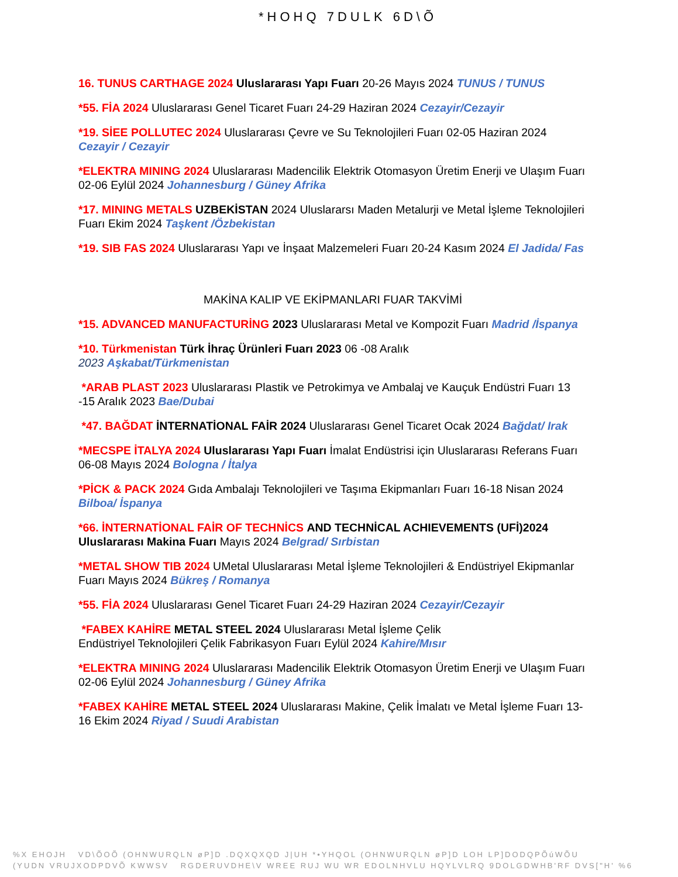*HOHQ 7DULK 6D\Õ
16. TUNUS CARTHAGE 2024 Uluslararası Yapı Fuarı 20-26 Mayıs 2024 TUNUS / TUNUS
*55. FİA 2024 Uluslararası Genel Ticaret Fuarı 24-29 Haziran 2024 Cezayir/Cezayir
*19. SİEE POLLUTEC 2024 Uluslararası Çevre ve Su Teknolojileri Fuarı 02-05 Haziran 2024 Cezayir / Cezayir
*ELEKTRA MINING 2024 Uluslararası Madencilik Elektrik Otomasyon Üretim Enerji ve Ulaşım Fuarı 02-06 Eylül 2024 Johannesburg / Güney Afrika
*17. MINING METALS UZBEKİSTAN 2024 Uluslararsı Maden Metalurji ve Metal İşleme Teknolojileri Fuarı Ekim 2024 Taşkent /Özbekistan
*19. SIB FAS 2024 Uluslararası Yapı ve İnşaat Malzemeleri Fuarı 20-24 Kasım 2024 El Jadida/ Fas
MAKİNA KALIP VE EKİPMANLARI FUAR TAKVİMİ
*15. ADVANCED MANUFACTURİNG 2023 Uluslararası Metal ve Kompozit Fuarı Madrid /İspanya
*10. Türkmenistan Türk İhraç Ürünleri Fuarı 2023 06 -08 Aralık
2023 Aşkabat/Türkmenistan
*ARAB PLAST 2023 Uluslararası Plastik ve Petrokimya ve Ambalaj ve Kauçuk Endüstri Fuarı 13 -15 Aralık 2023 Bae/Dubai
*47. BAĞDAT İNTERNATİONAL FAİR 2024 Uluslararası Genel Ticaret Ocak 2024 Bağdat/ Irak
*MECSPE İTALYA 2024 Uluslararası Yapı Fuarı İmalat Endüstrisi için Uluslararası Referans Fuarı 06-08 Mayıs 2024 Bologna / İtalya
*PİCK & PACK 2024 Gıda Ambalajı Teknolojileri ve Taşıma Ekipmanları Fuarı 16-18 Nisan 2024 Bilboa/ İspanya
*66. İNTERNATİONAL FAİR OF TECHNİCS AND TECHNİCAL ACHIEVEMENTS (UFİ)2024 Uluslararası Makina Fuarı Mayıs 2024 Belgrad/ Sırbistan
*METAL SHOW TIB 2024 UMetal Uluslararası Metal İşleme Teknolojileri & Endüstriyel Ekipmanlar Fuarı Mayıs 2024 Bükreş / Romanya
*55. FİA 2024 Uluslararası Genel Ticaret Fuarı 24-29 Haziran 2024 Cezayir/Cezayir
*FABEX KAHİRE METAL STEEL 2024 Uluslararası Metal İşleme Çelik
Endüstriyel Teknolojileri Çelik Fabrikasyon Fuarı Eylül 2024 Kahire/Mısır
*ELEKTRA MINING 2024 Uluslararası Madencilik Elektrik Otomasyon Üretim Enerji ve Ulaşım Fuarı 02-06 Eylül 2024 Johannesburg / Güney Afrika
*FABEX KAHİRE METAL STEEL 2024 Uluslararası Makine, Çelik İmalatı ve Metal İşleme Fuarı 13-16 Ekim 2024 Riyad / Suudi Arabistan
%X EHOJH VD\ÕOÕ (OHNWURQLN øP]D .DQXQXQD J|UH *•YHQOL (OHNWURQLN øP]D LOH LP]DODQPÕúWÕU
(YUDN VRUJXODPDVÕ KWWSV RGDERUVDHE\V WREE RUJ WU WR EDOLNHVLU HQYLVLRQ 9DOLGDWHB'RF DVS["H' %6